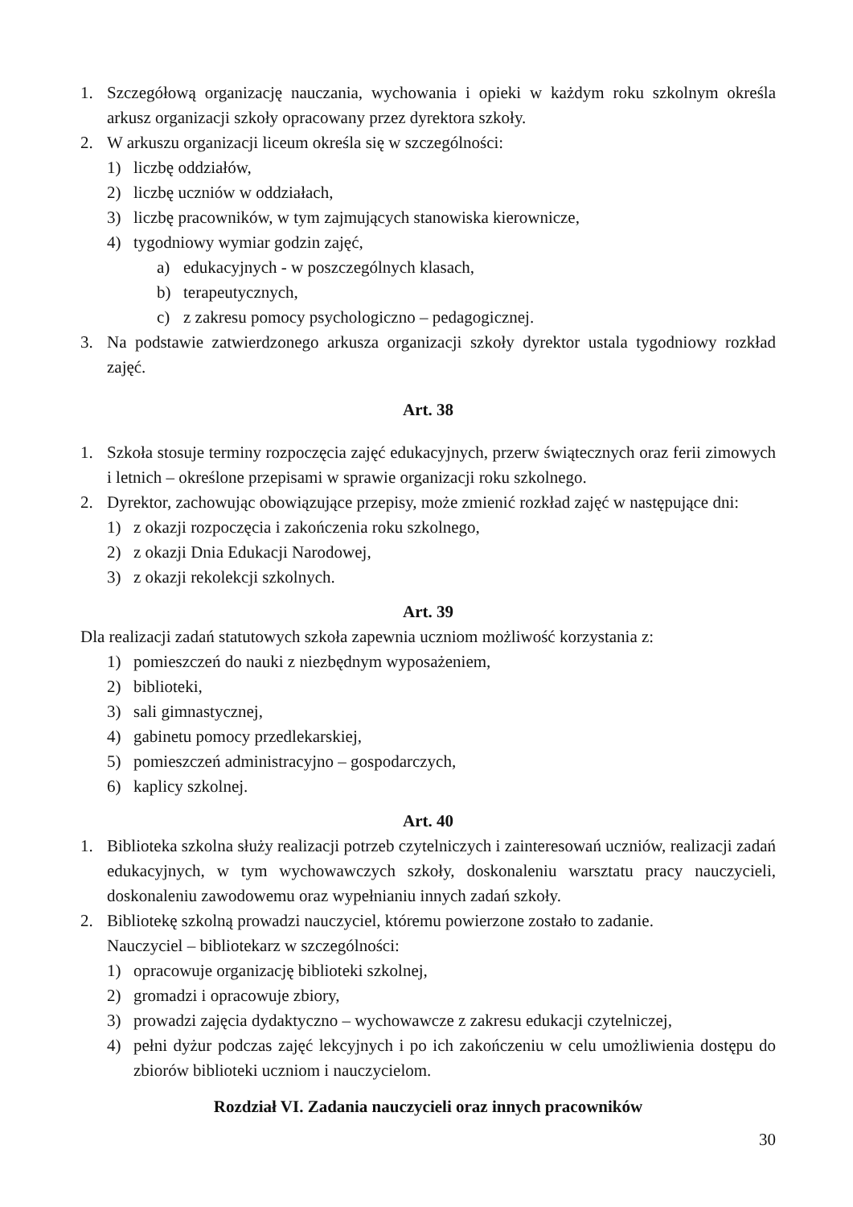1. Szczegółową organizację nauczania, wychowania i opieki w każdym roku szkolnym określa arkusz organizacji szkoły opracowany przez dyrektora szkoły.
2. W arkuszu organizacji liceum określa się w szczególności:
1) liczbę oddziałów,
2) liczbę uczniów w oddziałach,
3) liczbę pracowników, w tym zajmujących stanowiska kierownicze,
4) tygodniowy wymiar godzin zajęć,
a) edukacyjnych - w poszczególnych klasach,
b) terapeutycznych,
c) z zakresu pomocy psychologiczno – pedagogicznej.
3. Na podstawie zatwierdzonego arkusza organizacji szkoły dyrektor ustala tygodniowy rozkład zajęć.
Art. 38
1. Szkoła stosuje terminy rozpoczęcia zajęć edukacyjnych, przerw świątecznych oraz ferii zimowych i letnich – określone przepisami w sprawie organizacji roku szkolnego.
2. Dyrektor, zachowując obowiązujące przepisy, może zmienić rozkład zajęć w następujące dni:
1) z okazji rozpoczęcia i zakończenia roku szkolnego,
2) z okazji Dnia Edukacji Narodowej,
3) z okazji rekolekcji szkolnych.
Art. 39
Dla realizacji zadań statutowych szkoła zapewnia uczniom możliwość korzystania z:
1) pomieszczeń do nauki z niezbędnym wyposażeniem,
2) biblioteki,
3) sali gimnastycznej,
4) gabinetu pomocy przedlekarskiej,
5) pomieszczeń administracyjno – gospodarczych,
6) kaplicy szkolnej.
Art. 40
1. Biblioteka szkolna służy realizacji potrzeb czytelniczych i zainteresowań uczniów, realizacji zadań edukacyjnych, w tym wychowawczych szkoły, doskonaleniu warsztatu pracy nauczycieli, doskonaleniu zawodowemu oraz wypełnianiu innych zadań szkoły.
2. Bibliotekę szkolną prowadzi nauczyciel, któremu powierzone zostało to zadanie.
Nauczyciel – bibliotekarz w szczególności:
1) opracowuje organizację biblioteki szkolnej,
2) gromadzi i opracowuje zbiory,
3) prowadzi zajęcia dydaktyczno – wychowawcze z zakresu edukacji czytelniczej,
4) pełni dyżur podczas zajęć lekcyjnych i po ich zakończeniu w celu umożliwienia dostępu do zbiorów biblioteki uczniom i nauczycielom.
Rozdział VI. Zadania nauczycieli oraz innych pracowników
30